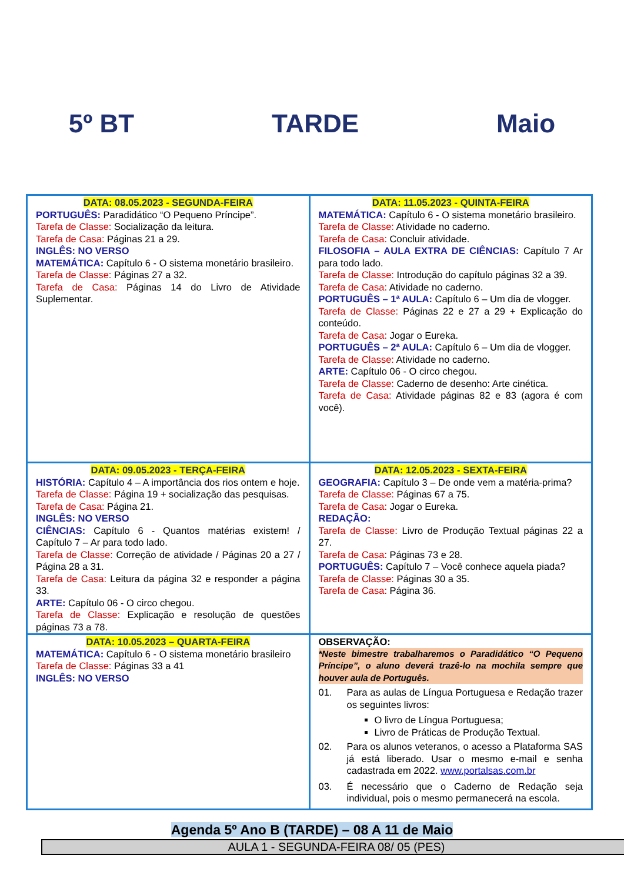5º BT TARDE Maio
| DATA: 08.05.2023 - SEGUNDA-FEIRA PORTUGUÊS: Paradidático “O Pequeno Príncipe”. Tarefa de Classe: Socialização da leitura. Tarefa de Casa: Páginas 21 a 29. INGLÊS: NO VERSO MATEMÁTICA: Capítulo 6 - O sistema monetário brasileiro. Tarefa de Classe: Páginas 27 a 32. Tarefa de Casa: Páginas 14 do Livro de Atividade Suplementar. | DATA: 11.05.2023 - QUINTA-FEIRA MATEMÁTICA: Capítulo 6 - O sistema monetário brasileiro. Tarefa de Classe: Atividade no caderno. Tarefa de Casa: Concluir atividade. FILOSOFIA – AULA EXTRA DE CIÊNCIAS: Capítulo 7 Ar para todo lado. Tarefa de Classe: Introdução do capítulo páginas 32 a 39. Tarefa de Casa: Atividade no caderno. PORTUGUÊS – 1ª AULA: Capítulo 6 – Um dia de vlogger. Tarefa de Classe: Páginas 22 e 27 a 29 + Explicação do conteúdo. Tarefa de Casa: Jogar o Eureka. PORTUGUÊS – 2ª AULA: Capítulo 6 – Um dia de vlogger. Tarefa de Classe: Atividade no caderno. ARTE: Capítulo 06 - O circo chegou. Tarefa de Classe: Caderno de desenho: Arte cinética. Tarefa de Casa: Atividade páginas 82 e 83 (agora é com você). |
| DATA: 09.05.2023 - TERÇA-FEIRA HISTÓRIA: Capítulo 4 – A importância dos rios ontem e hoje. Tarefa de Classe: Página 19 + socialização das pesquisas. Tarefa de Casa: Página 21. INGLÊS: NO VERSO CIÊNCIAS: Capítulo 6 - Quantos matérias existem! / Capítulo 7 – Ar para todo lado. Tarefa de Classe: Correção de atividade / Páginas 20 a 27 / Página 28 a 31. Tarefa de Casa: Leitura da página 32 e responder a página 33. ARTE: Capítulo 06 - O circo chegou. Tarefa de Classe: Explicação e resolução de questões páginas 73 a 78. | DATA: 12.05.2023 - SEXTA-FEIRA GEOGRAFIA: Capítulo 3 – De onde vem a matéria-prima? Tarefa de Classe: Páginas 67 a 75. Tarefa de Casa: Jogar o Eureka. REDAÇÃO: Tarefa de Classe: Livro de Produção Textual páginas 22 a 27. Tarefa de Casa: Páginas 73 e 28. PORTUGUÊS: Capítulo 7 – Você conhece aquela piada? Tarefa de Classe: Páginas 30 a 35. Tarefa de Casa: Página 36. |
| DATA: 10.05.2023 – QUARTA-FEIRA MATEMÁTICA: Capítulo 6 - O sistema monetário brasileiro Tarefa de Classe: Páginas 33 a 41 INGLÊS: NO VERSO | OBSERVAÇÃO: *Neste bimestre trabalharemos o Paradidático “O Pequeno Príncipe”, o aluno deverá trazê-lo na mochila sempre que houver aula de Português. 01. Para as aulas de Língua Portuguesa e Redação trazer os seguintes livros: O livro de Língua Portuguesa; Livro de Práticas de Produção Textual. 02. Para os alunos veteranos, o acesso a Plataforma SAS já está liberado. Usar o mesmo e-mail e senha cadastrada em 2022. www.portalsas.com.br 03. É necessário que o Caderno de Redação seja individual, pois o mesmo permanecerá na escola. |
Agenda 5º Ano B (TARDE) – 08 A 11 de Maio
AULA 1 - SEGUNDA-FEIRA 08/ 05 (PES)